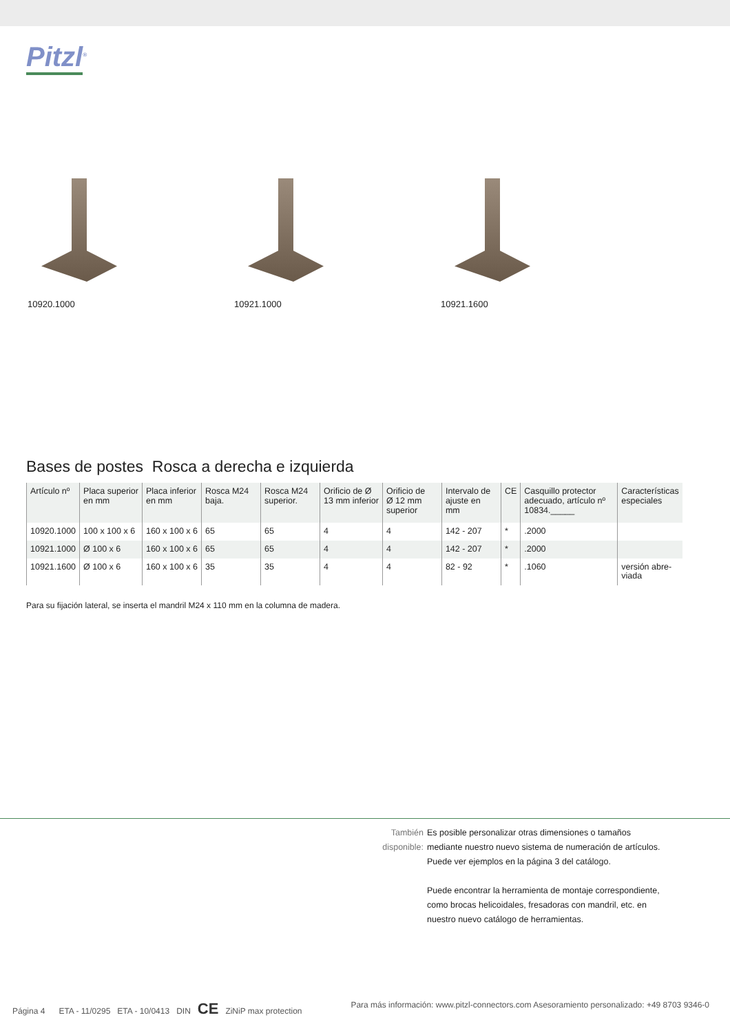Pitzl<sup>®</sup>
10920.1000 10921.1000 10921.1600
Bases de postes Rosca a derecha e izquierda
| Artículo nº | Placa superior en mm | Placa inferior en mm | Rosca M24 baja. | Rosca M24 superior. | Orificio de Ø 13 mm inferior | Orificio de Ø 12 mm superior | Intervalo de ajuste en mm | CE | Casquillo protector adecuado, artículo nº 10834._____ | Características especiales |
| --- | --- | --- | --- | --- | --- | --- | --- | --- | --- | --- |
| 10920.1000 | 100 x 100 x 6 | 160 x 100 x 6 | 65 | 65 | 4 | 4 | 142 - 207 | * | .2000 | |
| 10921.1000 | Ø 100 x 6 | 160 x 100 x 6 | 65 | 65 | 4 | 4 | 142 - 207 | * | .2000 | |
| 10921.1600 | Ø 100 x 6 | 160 x 100 x 6 | 35 | 35 | 4 | 4 | 82 - 92 | * | .1060 | versión abre- viada |
Para su fijación lateral, se inserta el mandril M24 x 110 mm en la columna de madera.
También disponible:
Es posible personalizar otras dimensiones o tamaños mediante nuestro nuevo sistema de numeración de artículos. Puede ver ejemplos en la página 3 del catálogo.
Puede encontrar la herramienta de montaje correspondiente, como brocas helicoidales, fresadoras con mandril, etc. en nuestro nuevo catálogo de herramientas.
Página 4 ETA - 11/0295 ETA - 10/0413 DIN CE ZiNiP max protection Para más información: www.pitzl-connectors.com Asesoramiento personalizado: +49 8703 9346-0